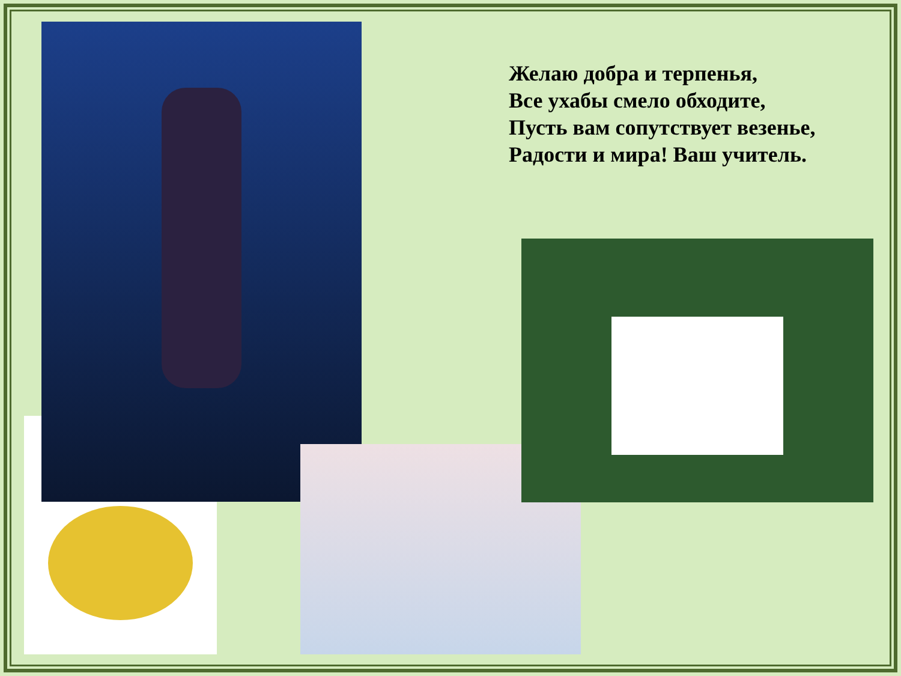Желаю добра и терпенья,
Все ухабы смело обходите,
Пусть вам сопутствует везенье,
Радости и мира! Ваш учитель.